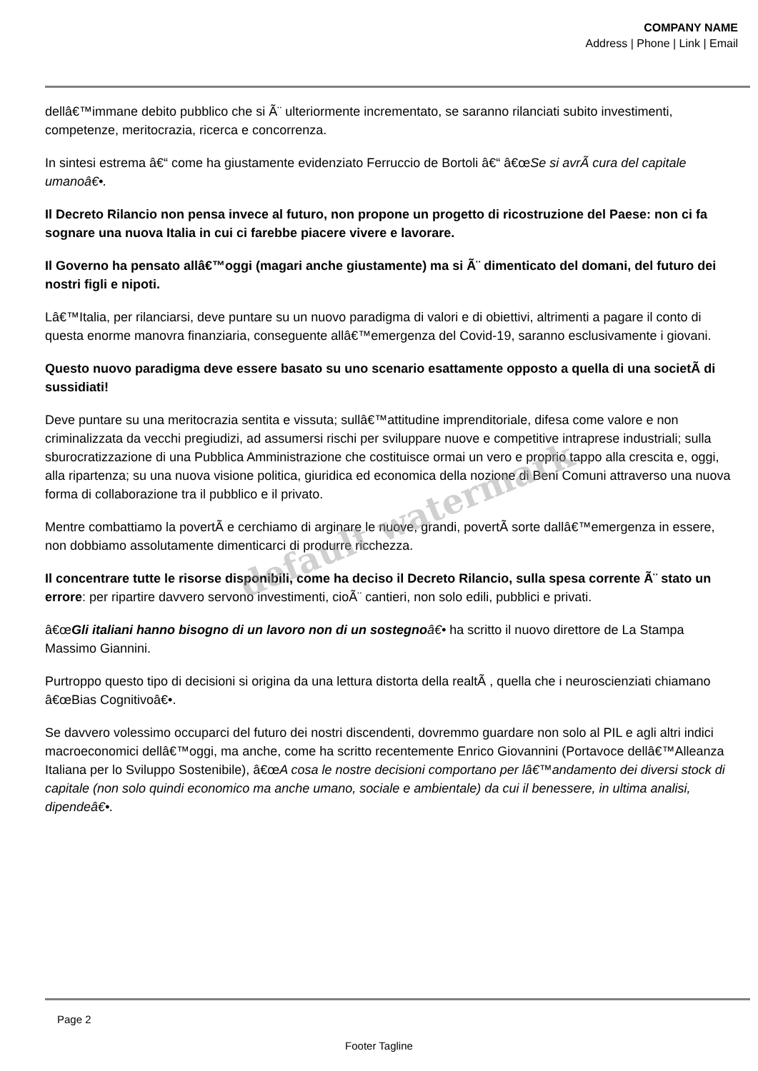COMPANY NAME
Address | Phone | Link | Email
dellâ€™immane debito pubblico che si Ã¨ ulteriormente incrementato, se saranno rilanciati subito investimenti, competenze, meritocrazia, ricerca e concorrenza.
In sintesi estrema â€“ come ha giustamente evidenziato Ferruccio de Bortoli â€“ â€œSe si avrÃ cura del capitale umanoâ€•.
Il Decreto Rilancio non pensa invece al futuro, non propone un progetto di ricostruzione del Paese: non ci fa sognare una nuova Italia in cui ci farebbe piacere vivere e lavorare.
Il Governo ha pensato allâ€™oggi (magari anche giustamente) ma si Ã¨ dimenticato del domani, del futuro dei nostri figli e nipoti.
Lâ€™Italia, per rilanciarsi, deve puntare su un nuovo paradigma di valori e di obiettivi, altrimenti a pagare il conto di questa enorme manovra finanziaria, conseguente allâ€™emergenza del Covid-19, saranno esclusivamente i giovani.
Questo nuovo paradigma deve essere basato su uno scenario esattamente opposto a quella di una societÃ di sussidiati!
Deve puntare su una meritocrazia sentita e vissuta; sullâ€™attitudine imprenditoriale, difesa come valore e non criminalizzata da vecchi pregiudizi, ad assumersi rischi per sviluppare nuove e competitive intraprese industriali; sulla sburocratizzazione di una Pubblica Amministrazione che costituisce ormai un vero e proprio tappo alla crescita e, oggi, alla ripartenza; su una nuova visione politica, giuridica ed economica della nozione di Beni Comuni attraverso una nuova forma di collaborazione tra il pubblico e il privato.
Mentre combattiamo la povertÃ e cerchiamo di arginare le nuove, grandi, povertÃ sorte dallâ€™emergenza in essere, non dobbiamo assolutamente dimenticarci di produrre ricchezza.
Il concentrare tutte le risorse disponibili, come ha deciso il Decreto Rilancio, sulla spesa corrente Ã¨ stato un errore: per ripartire davvero servono investimenti, cioÃ¨ cantieri, non solo edili, pubblici e privati.
â€œGli italiani hanno bisogno di un lavoro non di un sostegno â€• ha scritto il nuovo direttore de La Stampa Massimo Giannini.
Purtroppo questo tipo di decisioni si origina da una lettura distorta della realtÃ , quella che i neuroscienziati chiamano â€œBias Cognitivoâ€•.
Se davvero volessimo occuparci del futuro dei nostri discendenti, dovremmo guardare non solo al PIL e agli altri indici macroeconomici dellâ€™oggi, ma anche, come ha scritto recentemente Enrico Giovannini (Portavoce dellâ€™Alleanza Italiana per lo Sviluppo Sostenibile), â€œA cosa le nostre decisioni comportano per lâ€™andamento dei diversi stock di capitale (non solo quindi economico ma anche umano, sociale e ambientale) da cui il benessere, in ultima analisi, dipendeâ€•.
default watermark
Page 2
Footer Tagline